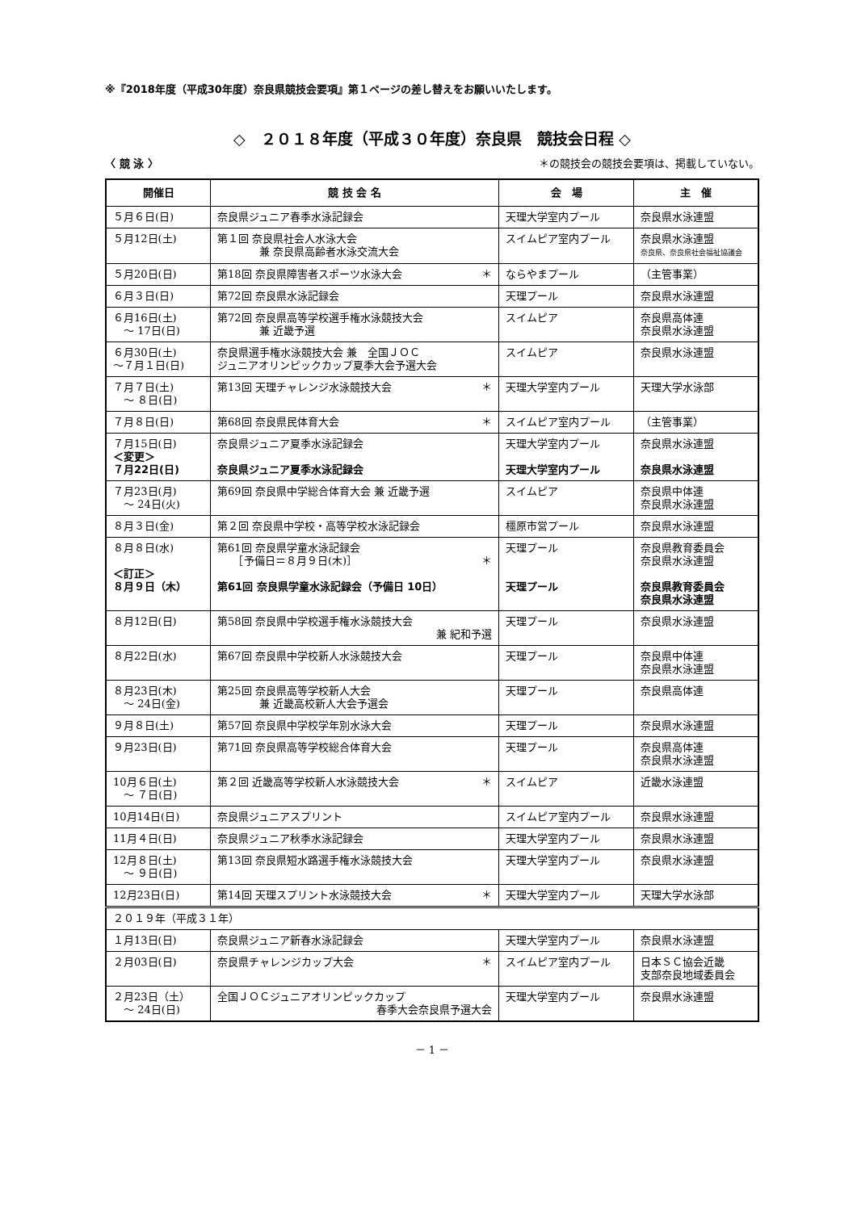※『2018年度（平成30年度）奈良県競技会要項』第１ページの差し替えをお願いいたします。
◇　２０１８年度（平成３０年度）奈良県　競技会日程 ◇
〈 競 泳 〉 ＊の競技会の競技会要項は、掲載していない。
| 開催日 | 競 技 会 名 | 会 場 | 主 催 |
| --- | --- | --- | --- |
| ５月６日(日) | 奈良県ジュニア春季水泳記録会 | 天理大学室内プール | 奈良県水泳連盟 |
| ５月12日(土) | 第１回 奈良県社会人水泳大会 兼 奈良県高齢者水泳交流大会 | スイムピア室内プール | 奈良県水泳連盟 奈良県、奈良県社会福祉協議会 |
| ５月20日(日) | 第18回 奈良県障害者スポーツ水泳大会 ＊ | ならやまプール | （主管事業） |
| ６月３日(日) | 第72回 奈良県水泳記録会 | 天理プール | 奈良県水泳連盟 |
| ６月16日(土) ～ 17日(日) | 第72回 奈良県高等学校選手権水泳競技大会 兼 近畿予選 | スイムピア | 奈良県高体連 奈良県水泳連盟 |
| ６月30日(土) ～７月１日(日) | 奈良県選手権水泳競技大会 兼 全国ＪＯＣ ジュニアオリンピックカップ夏季大会予選大会 | スイムピア | 奈良県水泳連盟 |
| ７月７日(土) ～ ８日(日) | 第13回 天理チャレンジ水泳競技大会 ＊ | 天理大学室内プール | 天理大学水泳部 |
| ７月８日(日) | 第68回 奈良県民体育大会 ＊ | スイムピア室内プール | （主管事業） |
| ７月15日(日) ＜変更＞ ７月22日(日) | 奈良県ジュニア夏季水泳記録会 奈良県ジュニア夏季水泳記録会 | 天理大学室内プール 天理大学室内プール | 奈良県水泳連盟 奈良県水泳連盟 |
| ７月23日(月) ～ 24日(火) | 第69回 奈良県中学総合体育大会 兼 近畿予選 | スイムピア | 奈良県中体連 奈良県水泳連盟 |
| ８月３日(金) | 第２回 奈良県中学校・高等学校水泳記録会 | 橿原市営プール | 奈良県水泳連盟 |
| ８月８日(水) ＜訂正＞ ８月９日（木） | 第61回 奈良県学童水泳記録会 ［予備日＝８月９日(木)］ ＊ 第61回 奈良県学童水泳記録会（予備日 10日） | 天理プール 天理プール | 奈良県教育委員会 奈良県水泳連盟 奈良県教育委員会 奈良県水泳連盟 |
| ８月12日(日) | 第58回 奈良県中学校選手権水泳競技大会 兼 紀和予選 | 天理プール | 奈良県水泳連盟 |
| ８月22日(水) | 第67回 奈良県中学校新人水泳競技大会 | 天理プール | 奈良県中体連 奈良県水泳連盟 |
| ８月23日(木) ～ 24日(金) | 第25回 奈良県高等学校新人大会 兼 近畿高校新人大会予選会 | 天理プール | 奈良県高体連 |
| ９月８日(土) | 第57回 奈良県中学校学年別水泳大会 | 天理プール | 奈良県水泳連盟 |
| ９月23日(日) | 第71回 奈良県高等学校総合体育大会 | 天理プール | 奈良県高体連 奈良県水泳連盟 |
| 10月６日(土) ～ ７日(日) | 第２回 近畿高等学校新人水泳競技大会 ＊ | スイムピア | 近畿水泳連盟 |
| 10月14日(日) | 奈良県ジュニアスプリント | スイムピア室内プール | 奈良県水泳連盟 |
| 11月４日(日) | 奈良県ジュニア秋季水泳記録会 | 天理大学室内プール | 奈良県水泳連盟 |
| 12月８日(土) ～ ９日(日) | 第13回 奈良県短水路選手権水泳競技大会 | 天理大学室内プール | 奈良県水泳連盟 |
| 12月23日(日) | 第14回 天理スプリント水泳競技大会 ＊ | 天理大学室内プール | 天理大学水泳部 |
| ２０１９年（平成３１年） | | | |
| １月13日(日) | 奈良県ジュニア新春水泳記録会 | 天理大学室内プール | 奈良県水泳連盟 |
| ２月03日(日) | 奈良県チャレンジカップ大会 ＊ | スイムピア室内プール | 日本ＳＣ協会近畿 支部奈良地域委員会 |
| ２月23日（土） ～ 24日(日) | 全国ＪＯＣジュニアオリンピックカップ 春季大会奈良県予選大会 | 天理大学室内プール | 奈良県水泳連盟 |
－ 1 －